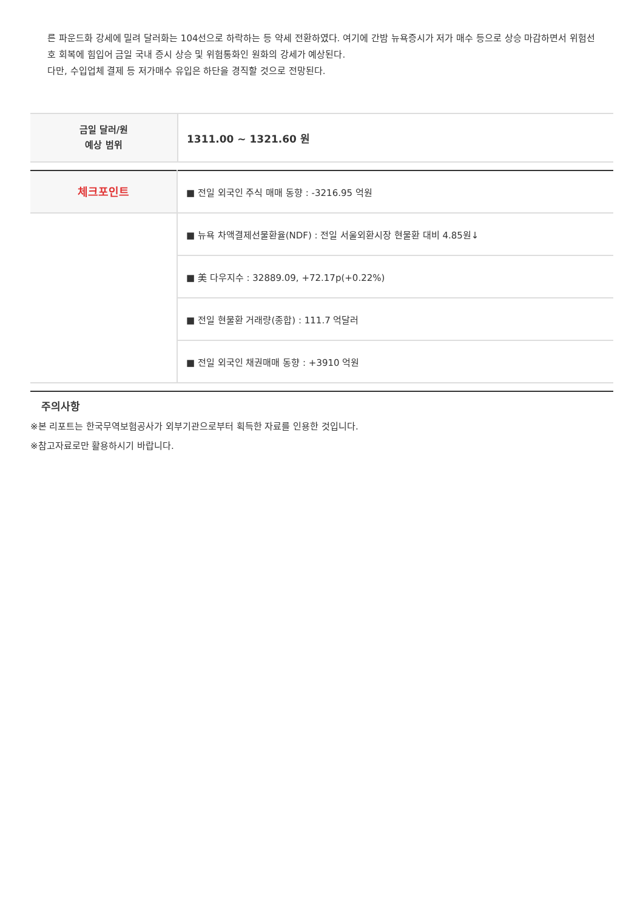른 파운드화 강세에 밀려 달러화는 104선으로 하락하는 등 약세 전환하였다. 여기에 간밤 뉴욕증시가 저가 매수 등으로 상승 마감하면서 위험선호 회복에 힘입어 금일 국내 증시 상승 및 위험통화인 원화의 강세가 예상된다.
다만, 수입업체 결제 등 저가매수 유입은 하단을 경직할 것으로 전망된다.
| 금일 달러/원 예상 범위 | 1311.00 ~ 1321.60 원 |
| 체크포인트 | ■ 전일 외국인 주식 매매 동향 : -3216.95 억원 |
| | ■ 뉴욕 차액결제선물환율(NDF) : 전일 서울외환시장 현물환 대비 4.85원↓ |
| | ■ 美 다우지수 : 32889.09, +72.17p(+0.22%) |
| | ■ 전일 현물환 거래량(종합) : 111.7 억달러 |
| | ■ 전일 외국인 채권매매 동향 : +3910 억원 |
주의사항
※본 리포트는 한국무역보험공사가 외부기관으로부터 획득한 자료를 인용한 것입니다.
※참고자료로만 활용하시기 바랍니다.